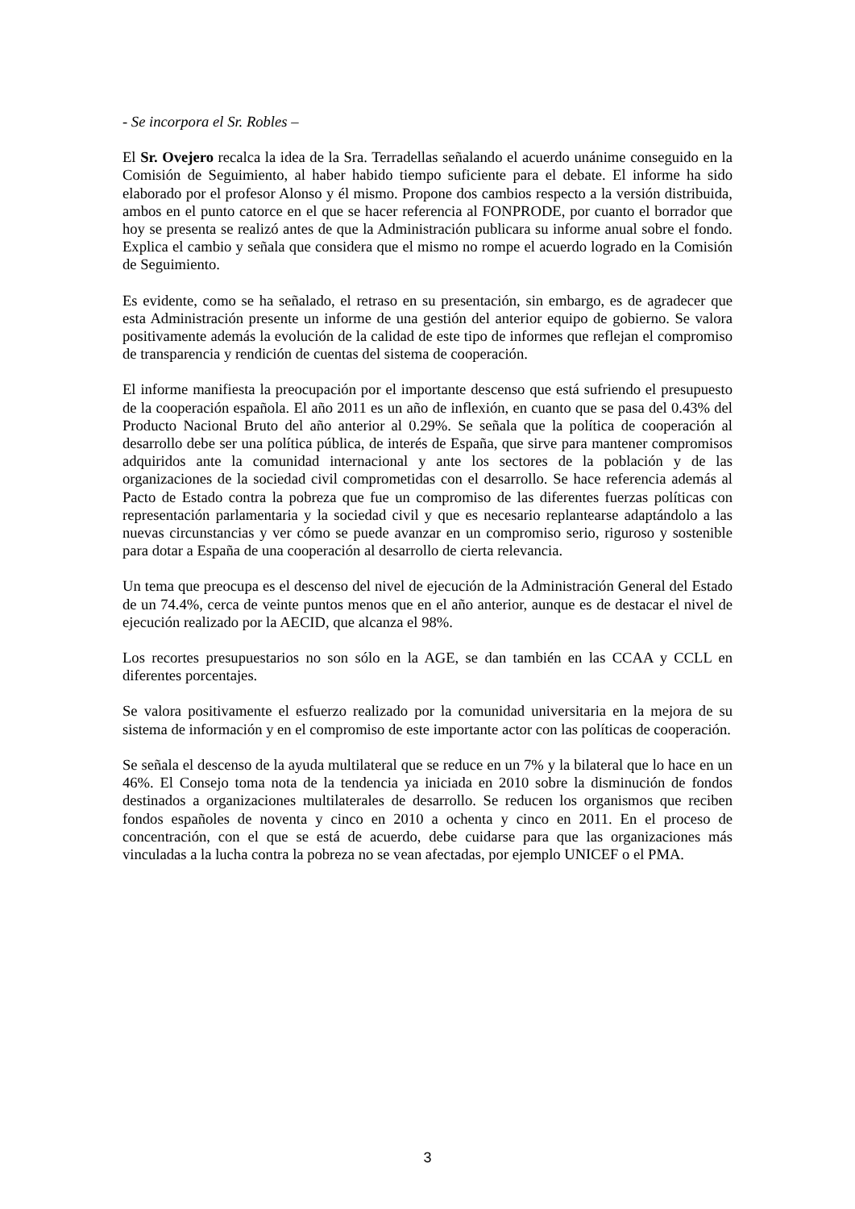- Se incorpora el Sr. Robles –
El Sr. Ovejero recalca la idea de la Sra. Terradellas señalando el acuerdo unánime conseguido en la Comisión de Seguimiento, al haber habido tiempo suficiente para el debate. El informe ha sido elaborado por el profesor Alonso y él mismo. Propone dos cambios respecto a la versión distribuida, ambos en el punto catorce en el que se hacer referencia al FONPRODE, por cuanto el borrador que hoy se presenta se realizó antes de que la Administración publicara su informe anual sobre el fondo. Explica el cambio y señala que considera que el mismo no rompe el acuerdo logrado en la Comisión de Seguimiento.
Es evidente, como se ha señalado, el retraso en su presentación, sin embargo, es de agradecer que esta Administración presente un informe de una gestión del anterior equipo de gobierno. Se valora positivamente además la evolución de la calidad de este tipo de informes que reflejan el compromiso de transparencia y rendición de cuentas del sistema de cooperación.
El informe manifiesta la preocupación por el importante descenso que está sufriendo el presupuesto de la cooperación española. El año 2011 es un año de inflexión, en cuanto que se pasa del 0.43% del Producto Nacional Bruto del año anterior al 0.29%. Se señala que la política de cooperación al desarrollo debe ser una política pública, de interés de España, que sirve para mantener compromisos adquiridos ante la comunidad internacional y ante los sectores de la población y de las organizaciones de la sociedad civil comprometidas con el desarrollo. Se hace referencia además al Pacto de Estado contra la pobreza que fue un compromiso de las diferentes fuerzas políticas con representación parlamentaria y la sociedad civil y que es necesario replantearse adaptándolo a las nuevas circunstancias y ver cómo se puede avanzar en un compromiso serio, riguroso y sostenible para dotar a España de una cooperación al desarrollo de cierta relevancia.
Un tema que preocupa es el descenso del nivel de ejecución de la Administración General del Estado de un 74.4%, cerca de veinte puntos menos que en el año anterior, aunque es de destacar el nivel de ejecución realizado por la AECID, que alcanza el 98%.
Los recortes presupuestarios no son sólo en la AGE, se dan también en las CCAA y CCLL en diferentes porcentajes.
Se valora positivamente el esfuerzo realizado por la comunidad universitaria en la mejora de su sistema de información y en el compromiso de este importante actor con las políticas de cooperación.
Se señala el descenso de la ayuda multilateral que se reduce en un 7% y la bilateral que lo hace en un 46%. El Consejo toma nota de la tendencia ya iniciada en 2010 sobre la disminución de fondos destinados a organizaciones multilaterales de desarrollo. Se reducen los organismos que reciben fondos españoles de noventa y cinco en 2010 a ochenta y cinco en 2011. En el proceso de concentración, con el que se está de acuerdo, debe cuidarse para que las organizaciones más vinculadas a la lucha contra la pobreza no se vean afectadas, por ejemplo UNICEF o el PMA.
3